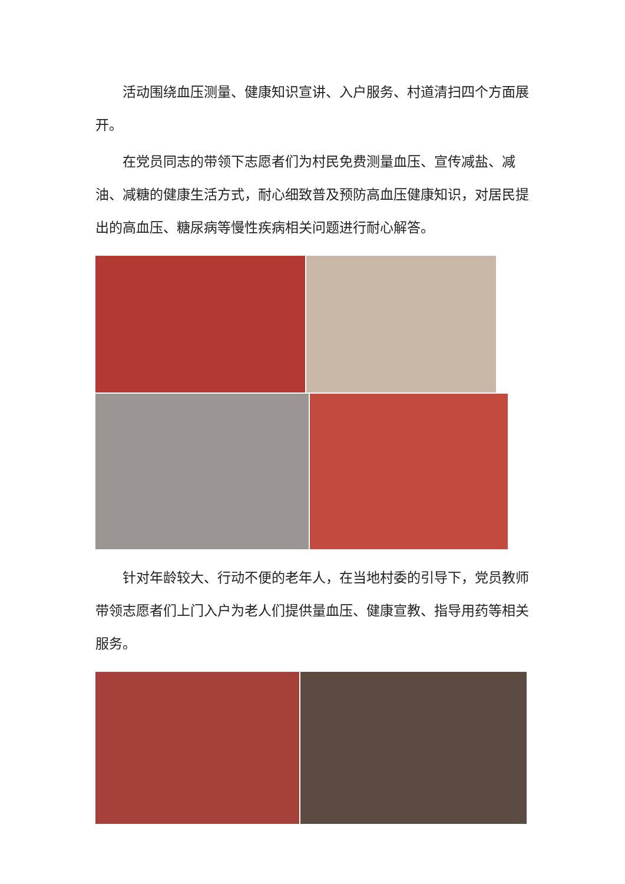活动围绕血压测量、健康知识宣讲、入户服务、村道清扫四个方面展开。
在党员同志的带领下志愿者们为村民免费测量血压、宣传减盐、减油、减糖的健康生活方式，耐心细致普及预防高血压健康知识，对居民提出的高血压、糖尿病等慢性疾病相关问题进行耐心解答。
针对年龄较大、行动不便的老年人，在当地村委的引导下，党员教师带领志愿者们上门入户为老人们提供量血压、健康宣教、指导用药等相关服务。